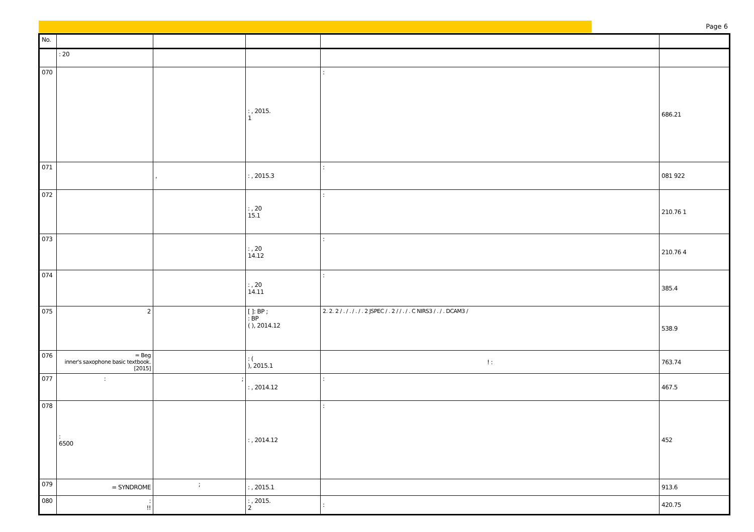Page 6
| No. | | | | | |
| --- | --- | --- | --- | --- | --- |
| | : 20 | | | | |
| 070 | | | : , 2015. 1 | : | 686.21 |
| 071 | | , | : , 2015.3 | : | 081 922 |
| 072 | | | : , 20 15.1 | : | 210.76 1 |
| 073 | | | : , 20 14.12 | : | 210.76 4 |
| 074 | | | : , 20 14.11 | : | 385.4 |
| 075 | 2 | | [ ]: BP ; : BP ( ), 2014.12 | 2. 2. 2 / . / . / . / . 2 JSPEC / . 2 / / . / . C NIRS3 / . / . DCAM3 / | 538.9 |
| 076 | = Beg inner's saxophone basic textbook. [2015] | | : ( ), 2015.1 | ! : | 763.74 |
| 077 | : | ; | : , 2014.12 | : | 467.5 |
| 078 | : 6500 | | : , 2014.12 | : | 452 |
| 079 | = SYNDROME | ; | : , 2015.1 | | 913.6 |
| 080 | : !! | | : , 2015. 2 | : | 420.75 |